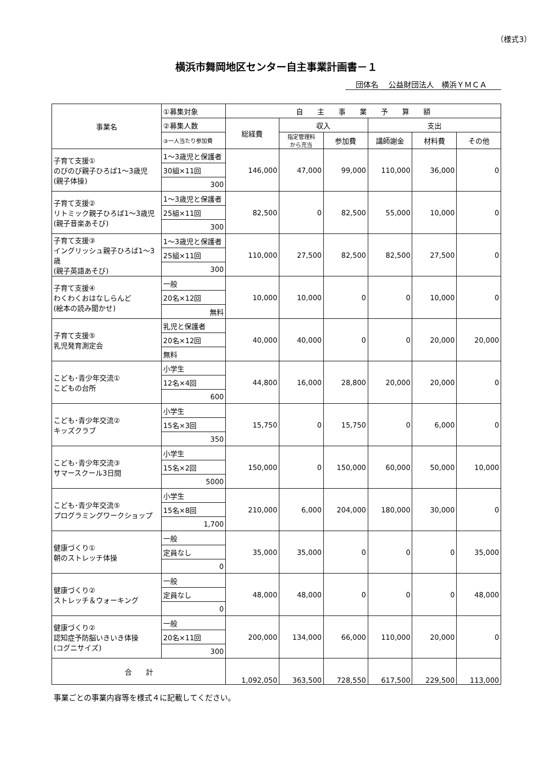（様式3）
横浜市舞岡地区センター自主事業計画書－１
団体名　 公益財団法人　横浜ＹＭＣＡ
| 事業名 | ①募集対象 | 自 主 事 業 予 算 額 | | | | | |
| | ②募集人数 | 総経費 | 収入 | | 支出 | | |
| | ③一人当たり参加費 | | 指定管理料 から充当 | 参加費 | 講師謝金 | 材料費 | その他 |
| 子育て支援① のびのび親子ひろば1～3歳児 (親子体操) | 1～3歳児と保護者 | 146,000 | 47,000 | 99,000 | 110,000 | 36,000 | 0 |
| | 30組×11回 | | | | | | |
| | 300 | | | | | | |
| 子育て支援② リトミック親子ひろば1～3歳児 (親子音楽あそび) | 1～3歳児と保護者 | 82,500 | 0 | 82,500 | 55,000 | 10,000 | 0 |
| | 25組×11回 | | | | | | |
| | 300 | | | | | | |
| 子育て支援③ イングリッシュ親子ひろば1～3歳 (親子英語あそび) | 1～3歳児と保護者 | 110,000 | 27,500 | 82,500 | 82,500 | 27,500 | 0 |
| | 25組×11回 | | | | | | |
| | 300 | | | | | | |
| 子育て支援④ わくわくおはなしらんど (絵本の読み聞かせ) | 一般 | 10,000 | 10,000 | 0 | 0 | 10,000 | 0 |
| | 20名×12回 | | | | | | |
| | 無料 | | | | | | |
| 子育て支援⑤ 乳児発育測定会 | 乳児と保護者 | 40,000 | 40,000 | 0 | 0 | 20,000 | 20,000 |
| | 20名×12回 | | | | | | |
| | 無料 | | | | | | |
| こども･青少年交流① こどもの台所 | 小学生 | 44,800 | 16,000 | 28,800 | 20,000 | 20,000 | 0 |
| | 12名×4回 | | | | | | |
| | 600 | | | | | | |
| こども･青少年交流② キッズクラブ | 小学生 | 15,750 | 0 | 15,750 | 0 | 6,000 | 0 |
| | 15名×3回 | | | | | | |
| | 350 | | | | | | |
| こども･青少年交流③ サマースクール3日間 | 小学生 | 150,000 | 0 | 150,000 | 60,000 | 50,000 | 10,000 |
| | 15名×2回 | | | | | | |
| | 5000 | | | | | | |
| こども･青少年交流⑤ プログラミングワークショップ | 小学生 | 210,000 | 6,000 | 204,000 | 180,000 | 30,000 | 0 |
| | 15名×8回 | | | | | | |
| | 1,700 | | | | | | |
| 健康づくり① 朝のストレッチ体操 | 一般 | 35,000 | 35,000 | 0 | 0 | 0 | 35,000 |
| | 定員なし | | | | | | |
| | 0 | | | | | | |
| 健康づくり② ストレッチ＆ウォーキング | 一般 | 48,000 | 48,000 | 0 | 0 | 0 | 48,000 |
| | 定員なし | | | | | | |
| | 0 | | | | | | |
| 健康づくり② 認知症予防脳いきいき体操 (コグニサイズ) | 一般 | 200,000 | 134,000 | 66,000 | 110,000 | 20,000 | 0 |
| | 20名×11回 | | | | | | |
| | 300 | | | | | | |
| 合 計 | | 1,092,050 | 363,500 | 728,550 | 617,500 | 229,500 | 113,000 |
事業ごとの事業内容等を様式４に記載してください。